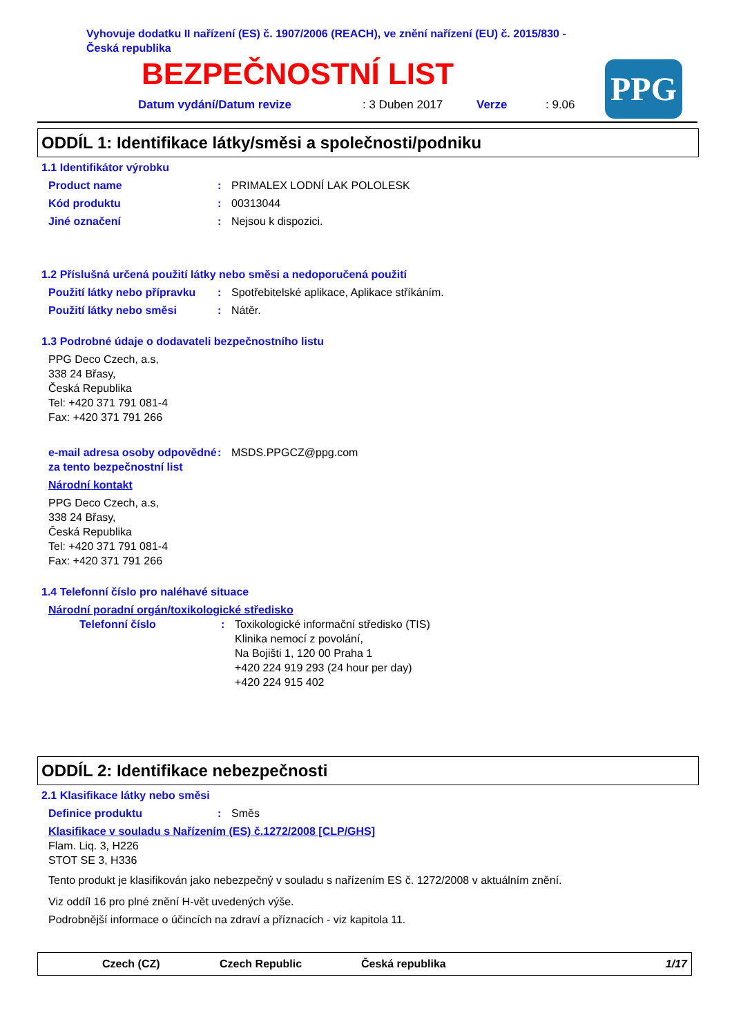Vyhovuje dodatku II nařízení (ES) č. 1907/2006 (REACH), ve znění nařízení (EU) č. 2015/830 -
Česká republika
BEZPEČNOSTNÍ LIST
Datum vydání/Datum revize: 3 Duben 2017 Verze: 9.06
PPG
ODDÍL 1: Identifikace látky/směsi a společnosti/podniku
1.1 Identifikátor výrobku
Product name: PRIMALEX LODNÍ LAK POLOLESK
Kód produktu: 00313044
Jiné označení: Nejsou k dispozici.
1.2 Příslušná určená použití látky nebo směsi a nedoporučená použití
Použití látky nebo přípravku: Spotřebitelské aplikace, Aplikace stříkáním.
Použití látky nebo směsi: Nátěr.
1.3 Podrobné údaje o dodavateli bezpečnostního listu
PPG Deco Czech, a.s,
338 24 Břasy,
Česká Republika
Tel: +420 371 791 081-4
Fax: +420 371 791 266
e-mail adresa osoby odpovědné za tento bezpečnostní list: MSDS.PPGCZ@ppg.com
Národní kontakt
PPG Deco Czech, a.s,
338 24 Břasy,
Česká Republika
Tel: +420 371 791 081-4
Fax: +420 371 791 266
1.4 Telefonní číslo pro naléhavé situace
Národní poradní orgán/toxikologické středisko
Telefonní číslo: Toxikologické informační středisko (TIS)
Klinika nemocí z povolání,
Na Bojišti 1, 120 00 Praha 1
+420 224 919 293 (24 hour per day)
+420 224 915 402
ODDÍL 2: Identifikace nebezpečnosti
2.1 Klasifikace látky nebo směsi
Definice produktu: Směs
Klasifikace v souladu s Nařízením (ES) č.1272/2008 [CLP/GHS]
Flam. Liq. 3, H226
STOT SE 3, H336
Tento produkt je klasifikován jako nebezpečný v souladu s nařízením ES č. 1272/2008 v aktuálním znění.
Viz oddíl 16 pro plné znění H-vět uvedených výše.
Podrobnější informace o účincích na zdraví a příznacích - viz kapitola 11.
Czech (CZ) Czech Republic Česká republika 1/17